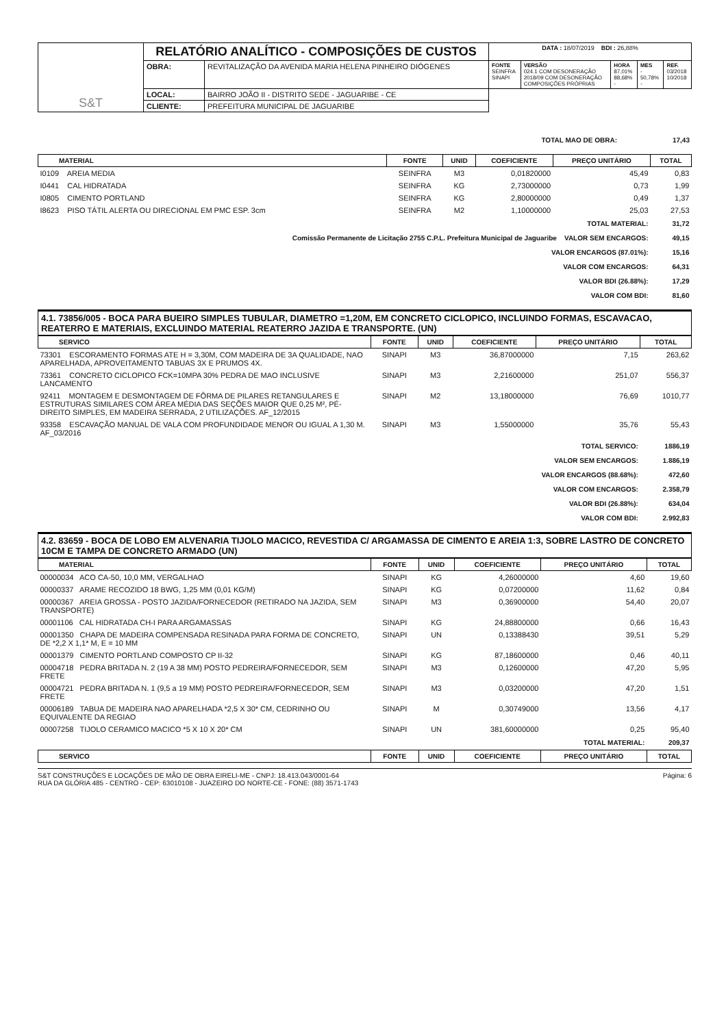| S&T | RELATÓRIO ANALÍTICO - COMPOSIÇÕES DE CUSTOS | | DATA : 18/07/2019 BDI : 26,88% | | | | |
| | OBRA: | REVITALIZAÇÃO DA AVENIDA MARIA HELENA PINHEIRO DIÓGENES | FONTE SEINFRA SINAPI | VERSÃO 024.1 COM DESONERAÇÃO 2018/09 COM DESONERAÇÃO COMPOSIÇÕES PRÓPRIAS | HORA 87,01% 88,68% - | MES - 50,78% - | REF. 03/2018 10/2018 |
| | LOCAL: | BAIRRO JOÃO II - DISTRITO SEDE - JAGUARIBE - CE | | | | | |
| | CLIENTE: | PREFEITURA MUNICIPAL DE JAGUARIBE | | | | | |
| TOTAL MAO DE OBRA: | 17,43 |
| MATERIAL | FONTE | UNID | COEFICIENTE | PREÇO UNITÁRIO | TOTAL |
| --- | --- | --- | --- | --- | --- |
| I0109 AREIA MEDIA | SEINFRA | M3 | 0,01820000 | 45,49 | 0,83 |
| I0441 CAL HIDRATADA | SEINFRA | KG | 2,73000000 | 0,73 | 1,99 |
| I0805 CIMENTO PORTLAND | SEINFRA | KG | 2,80000000 | 0,49 | 1,37 |
| I8623 PISO TÁTIL ALERTA OU DIRECIONAL EM PMC ESP. 3cm | SEINFRA | M2 | 1,10000000 | 25,03 | 27,53 |
| TOTAL MATERIAL: | | | | | 31,72 |
| Comissão Permanente de Licitação 2755 C.P.L. Prefeitura Municipal de Jaguaribe VALOR SEM ENCARGOS: | | | | | 49,15 |
| VALOR ENCARGOS (87.01%): | | | | | 15,16 |
| VALOR COM ENCARGOS: | | | | | 64,31 |
| VALOR BDI (26.88%): | | | | | 17,29 |
| VALOR COM BDI: | | | | | 81,60 |
4.1. 73856/005 - BOCA PARA BUEIRO SIMPLES TUBULAR, DIAMETRO =1,20M, EM CONCRETO CICLOPICO, INCLUINDO FORMAS, ESCAVACAO, REATERRO E MATERIAIS, EXCLUINDO MATERIAL REATERRO JAZIDA E TRANSPORTE. (UN)
| SERVICO | FONTE | UNID | COEFICIENTE | PREÇO UNITÁRIO | TOTAL |
| --- | --- | --- | --- | --- | --- |
| 73301 ESCORAMENTO FORMAS ATE H = 3,30M, COM MADEIRA DE 3A QUALIDADE, NAO APARELHADA, APROVEITAMENTO TABUAS 3X E PRUMOS 4X. | SINAPI | M3 | 36,87000000 | 7,15 | 263,62 |
| 73361 CONCRETO CICLOPICO FCK=10MPA 30% PEDRA DE MAO INCLUSIVE LANCAMENTO | SINAPI | M3 | 2,21600000 | 251,07 | 556,37 |
| 92411 MONTAGEM E DESMONTAGEM DE FÔRMA DE PILARES RETANGULARES E ESTRUTURAS SIMILARES COM ÁREA MÉDIA DAS SEÇÕES MAIOR QUE 0,25 M², PÉ-DIREITO SIMPLES, EM MADEIRA SERRADA, 2 UTILIZAÇÕES. AF_12/2015 | SINAPI | M2 | 13,18000000 | 76,69 | 1010,77 |
| 93358 ESCAVAÇÃO MANUAL DE VALA COM PROFUNDIDADE MENOR OU IGUAL A 1,30 M. AF_03/2016 | SINAPI | M3 | 1,55000000 | 35,76 | 55,43 |
| TOTAL SERVICO: | | | | | 1886,19 |
| VALOR SEM ENCARGOS: | | | | | 1.886,19 |
| VALOR ENCARGOS (88.68%): | | | | | 472,60 |
| VALOR COM ENCARGOS: | | | | | 2.358,79 |
| VALOR BDI (26.88%): | | | | | 634,04 |
| VALOR COM BDI: | | | | | 2.992,83 |
4.2. 83659 - BOCA DE LOBO EM ALVENARIA TIJOLO MACICO, REVESTIDA C/ ARGAMASSA DE CIMENTO E AREIA 1:3, SOBRE LASTRO DE CONCRETO 10CM E TAMPA DE CONCRETO ARMADO (UN)
| MATERIAL | FONTE | UNID | COEFICIENTE | PREÇO UNITÁRIO | TOTAL |
| --- | --- | --- | --- | --- | --- |
| 00000034 ACO CA-50, 10,0 MM, VERGALHAO | SINAPI | KG | 4,26000000 | 4,60 | 19,60 |
| 00000337 ARAME RECOZIDO 18 BWG, 1,25 MM (0,01 KG/M) | SINAPI | KG | 0,07200000 | 11,62 | 0,84 |
| 00000367 AREIA GROSSA - POSTO JAZIDA/FORNECEDOR (RETIRADO NA JAZIDA, SEM TRANSPORTE) | SINAPI | M3 | 0,36900000 | 54,40 | 20,07 |
| 00001106 CAL HIDRATADA CH-I PARA ARGAMASSAS | SINAPI | KG | 24,88800000 | 0,66 | 16,43 |
| 00001350 CHAPA DE MADEIRA COMPENSADA RESINADA PARA FORMA DE CONCRETO, DE *2,2 X 1,1* M, E = 10 MM | SINAPI | UN | 0,13388430 | 39,51 | 5,29 |
| 00001379 CIMENTO PORTLAND COMPOSTO CP II-32 | SINAPI | KG | 87,18600000 | 0,46 | 40,11 |
| 00004718 PEDRA BRITADA N. 2 (19 A 38 MM) POSTO PEDREIRA/FORNECEDOR, SEM FRETE | SINAPI | M3 | 0,12600000 | 47,20 | 5,95 |
| 00004721 PEDRA BRITADA N. 1 (9,5 a 19 MM) POSTO PEDREIRA/FORNECEDOR, SEM FRETE | SINAPI | M3 | 0,03200000 | 47,20 | 1,51 |
| 00006189 TABUA DE MADEIRA NAO APARELHADA *2,5 X 30* CM, CEDRINHO OU EQUIVALENTE DA REGIAO | SINAPI | M | 0,30749000 | 13,56 | 4,17 |
| 00007258 TIJOLO CERAMICO MACICO *5 X 10 X 20* CM | SINAPI | UN | 381,60000000 | 0,25 | 95,40 |
| TOTAL MATERIAL: | | | | | 209,37 |
| SERVICO | FONTE | UNID | COEFICIENTE | PREÇO UNITÁRIO | TOTAL |
S&T CONSTRUÇÕES E LOCAÇÕES DE MÃO DE OBRA EIRELI-ME - CNPJ: 18.413.043/0001-64
RUA DA GLÓRIA 485 - CENTRO - CEP: 63010108 - JUAZEIRO DO NORTE-CE - FONE: (88) 3571-1743
Página: 6